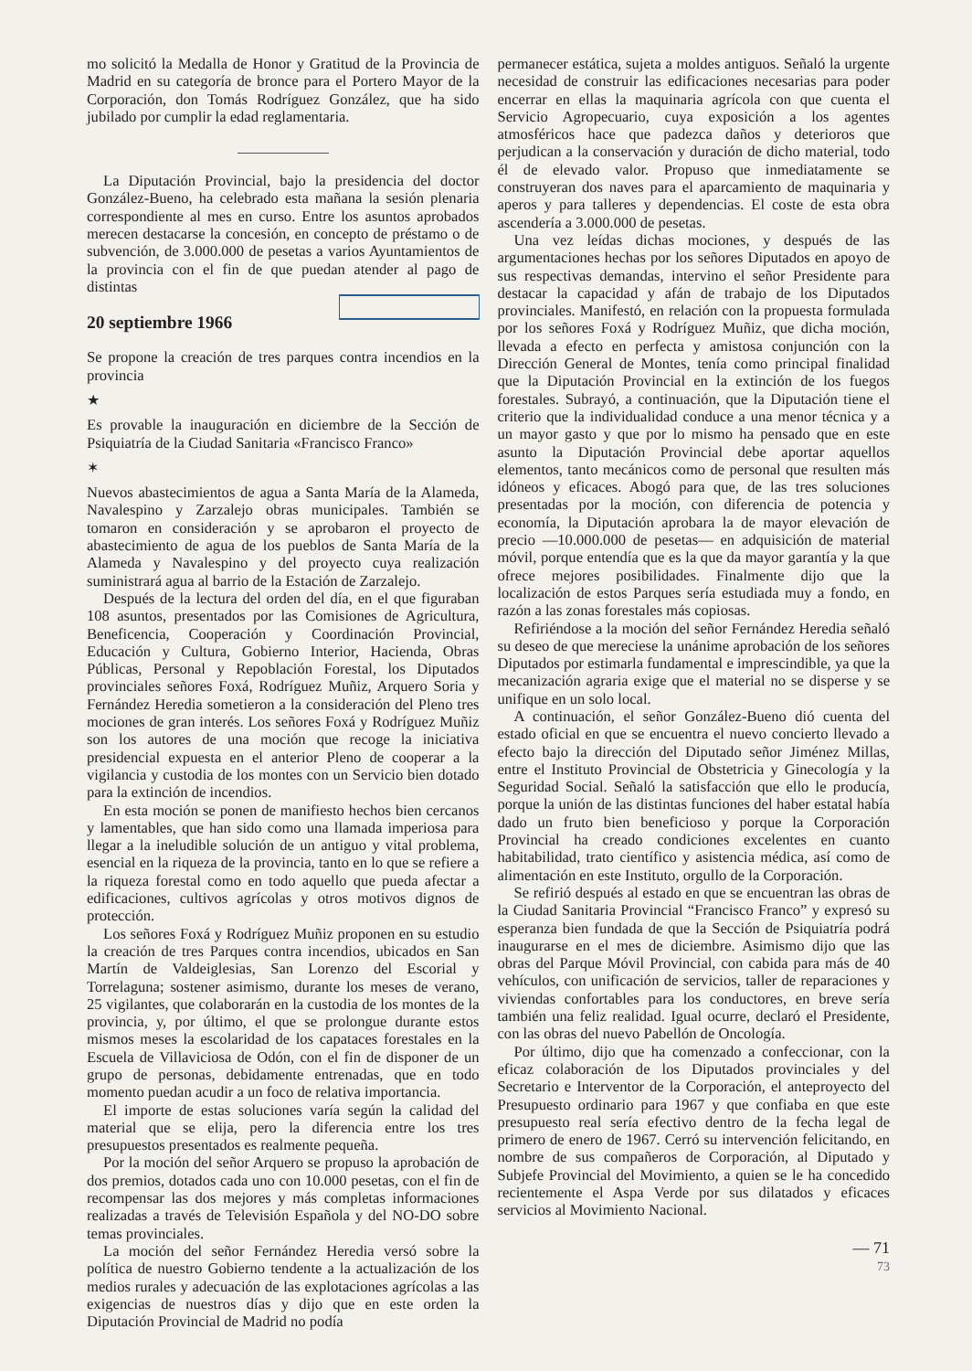mo solicitó la Medalla de Honor y Gratitud de la Provincia de Madrid en su categoría de bronce para el Portero Mayor de la Corporación, don Tomás Rodríguez González, que ha sido jubilado por cumplir la edad reglamentaria.
La Diputación Provincial, bajo la presidencia del doctor González-Bueno, ha celebrado esta mañana la sesión plenaria correspondiente al mes en curso. Entre los asuntos aprobados merecen destacarse la concesión, en concepto de préstamo o de subvención, de 3.000.000 de pesetas a varios Ayuntamientos de la provincia con el fin de que puedan atender al pago de distintas
20 septiembre 1966
Se propone la creación de tres parques contra incendios en la provincia
★
Es provable la inauguración en diciembre de la Sección de Psiquiatría de la Ciudad Sanitaria «Francisco Franco»
✶
Nuevos abastecimientos de agua a Santa María de la Alameda, Navalespino y Zarzalejo obras municipales. También se tomaron en consideración y se aprobaron el proyecto de abastecimiento de agua de los pueblos de Santa María de la Alameda y Navalespino y del proyecto cuya realización suministrará agua al barrio de la Estación de Zarzalejo.
Después de la lectura del orden del día, en el que figuraban 108 asuntos, presentados por las Comisiones de Agricultura, Beneficencia, Cooperación y Coordinación Provincial, Educación y Cultura, Gobierno Interior, Hacienda, Obras Públicas, Personal y Repoblación Forestal, los Diputados provinciales señores Foxá, Rodríguez Muñiz, Arquero Soria y Fernández Heredia sometieron a la consideración del Pleno tres mociones de gran interés. Los señores Foxá y Rodríguez Muñiz son los autores de una moción que recoge la iniciativa presidencial expuesta en el anterior Pleno de cooperar a la vigilancia y custodia de los montes con un Servicio bien dotado para la extinción de incendios.
En esta moción se ponen de manifiesto hechos bien cercanos y lamentables, que han sido como una llamada imperiosa para llegar a la ineludible solución de un antiguo y vital problema, esencial en la riqueza de la provincia, tanto en lo que se refiere a la riqueza forestal como en todo aquello que pueda afectar a edificaciones, cultivos agrícolas y otros motivos dignos de protección.
Los señores Foxá y Rodríguez Muñiz proponen en su estudio la creación de tres Parques contra incendios, ubicados en San Martín de Valdeiglesias, San Lorenzo del Escorial y Torrelaguna; sostener asimismo, durante los meses de verano, 25 vigilantes, que colaborarán en la custodia de los montes de la provincia, y, por último, el que se prolongue durante estos mismos meses la escolaridad de los capataces forestales en la Escuela de Villaviciosa de Odón, con el fin de disponer de un grupo de personas, debidamente entrenadas, que en todo momento puedan acudir a un foco de relativa importancia.
El importe de estas soluciones varía según la calidad del material que se elija, pero la diferencia entre los tres presupuestos presentados es realmente pequeña.
Por la moción del señor Arquero se propuso la aprobación de dos premios, dotados cada uno con 10.000 pesetas, con el fin de recompensar las dos mejores y más completas informaciones realizadas a través de Televisión Española y del NO-DO sobre temas provinciales.
La moción del señor Fernández Heredia versó sobre la política de nuestro Gobierno tendente a la actualización de los medios rurales y adecuación de las explotaciones agrícolas a las exigencias de nuestros días y dijo que en este orden la Diputación Provincial de Madrid no podía
permanecer estática, sujeta a moldes antiguos. Señaló la urgente necesidad de construir las edificaciones necesarias para poder encerrar en ellas la maquinaria agrícola con que cuenta el Servicio Agropecuario, cuya exposición a los agentes atmosféricos hace que padezca daños y deterioros que perjudican a la conservación y duración de dicho material, todo él de elevado valor. Propuso que inmediatamente se construyeran dos naves para el aparcamiento de maquinaria y aperos y para talleres y dependencias. El coste de esta obra ascendería a 3.000.000 de pesetas.
Una vez leídas dichas mociones, y después de las argumentaciones hechas por los señores Diputados en apoyo de sus respectivas demandas, intervino el señor Presidente para destacar la capacidad y afán de trabajo de los Diputados provinciales. Manifestó, en relación con la propuesta formulada por los señores Foxá y Rodríguez Muñiz, que dicha moción, llevada a efecto en perfecta y amistosa conjunción con la Dirección General de Montes, tenía como principal finalidad que la Diputación Provincial en la extinción de los fuegos forestales. Subrayó, a continuación, que la Diputación tiene el criterio que la individualidad conduce a una menor técnica y a un mayor gasto y que por lo mismo ha pensado que en este asunto la Diputación Provincial debe aportar aquellos elementos, tanto mecánicos como de personal que resulten más idóneos y eficaces. Abogó para que, de las tres soluciones presentadas por la moción, con diferencia de potencia y economía, la Diputación aprobara la de mayor elevación de precio —10.000.000 de pesetas— en adquisición de material móvil, porque entendía que es la que da mayor garantía y la que ofrece mejores posibilidades. Finalmente dijo que la localización de estos Parques sería estudiada muy a fondo, en razón a las zonas forestales más copiosas.
Refiriéndose a la moción del señor Fernández Heredia señaló su deseo de que mereciese la unánime aprobación de los señores Diputados por estimarla fundamental e imprescindible, ya que la mecanización agraria exige que el material no se disperse y se unifique en un solo local.
A continuación, el señor González-Bueno dió cuenta del estado oficial en que se encuentra el nuevo concierto llevado a efecto bajo la dirección del Diputado señor Jiménez Millas, entre el Instituto Provincial de Obstetricia y Ginecología y la Seguridad Social. Señaló la satisfacción que ello le producía, porque la unión de las distintas funciones del haber estatal había dado un fruto bien beneficioso y porque la Corporación Provincial ha creado condiciones excelentes en cuanto habitabilidad, trato científico y asistencia médica, así como de alimentación en este Instituto, orgullo de la Corporación.
Se refirió después al estado en que se encuentran las obras de la Ciudad Sanitaria Provincial “Francisco Franco” y expresó su esperanza bien fundada de que la Sección de Psiquiatría podrá inaugurarse en el mes de diciembre. Asimismo dijo que las obras del Parque Móvil Provincial, con cabida para más de 40 vehículos, con unificación de servicios, taller de reparaciones y viviendas confortables para los conductores, en breve sería también una feliz realidad. Igual ocurre, declaró el Presidente, con las obras del nuevo Pabellón de Oncología.
Por último, dijo que ha comenzado a confeccionar, con la eficaz colaboración de los Diputados provinciales y del Secretario e Interventor de la Corporación, el anteproyecto del Presupuesto ordinario para 1967 y que confiaba en que este presupuesto real sería efectivo dentro de la fecha legal de primero de enero de 1967. Cerró su intervención felicitando, en nombre de sus compañeros de Corporación, al Diputado y Subjefe Provincial del Movimiento, a quien se le ha concedido recientemente el Aspa Verde por sus dilatados y eficaces servicios al Movimiento Nacional.
— 71
73